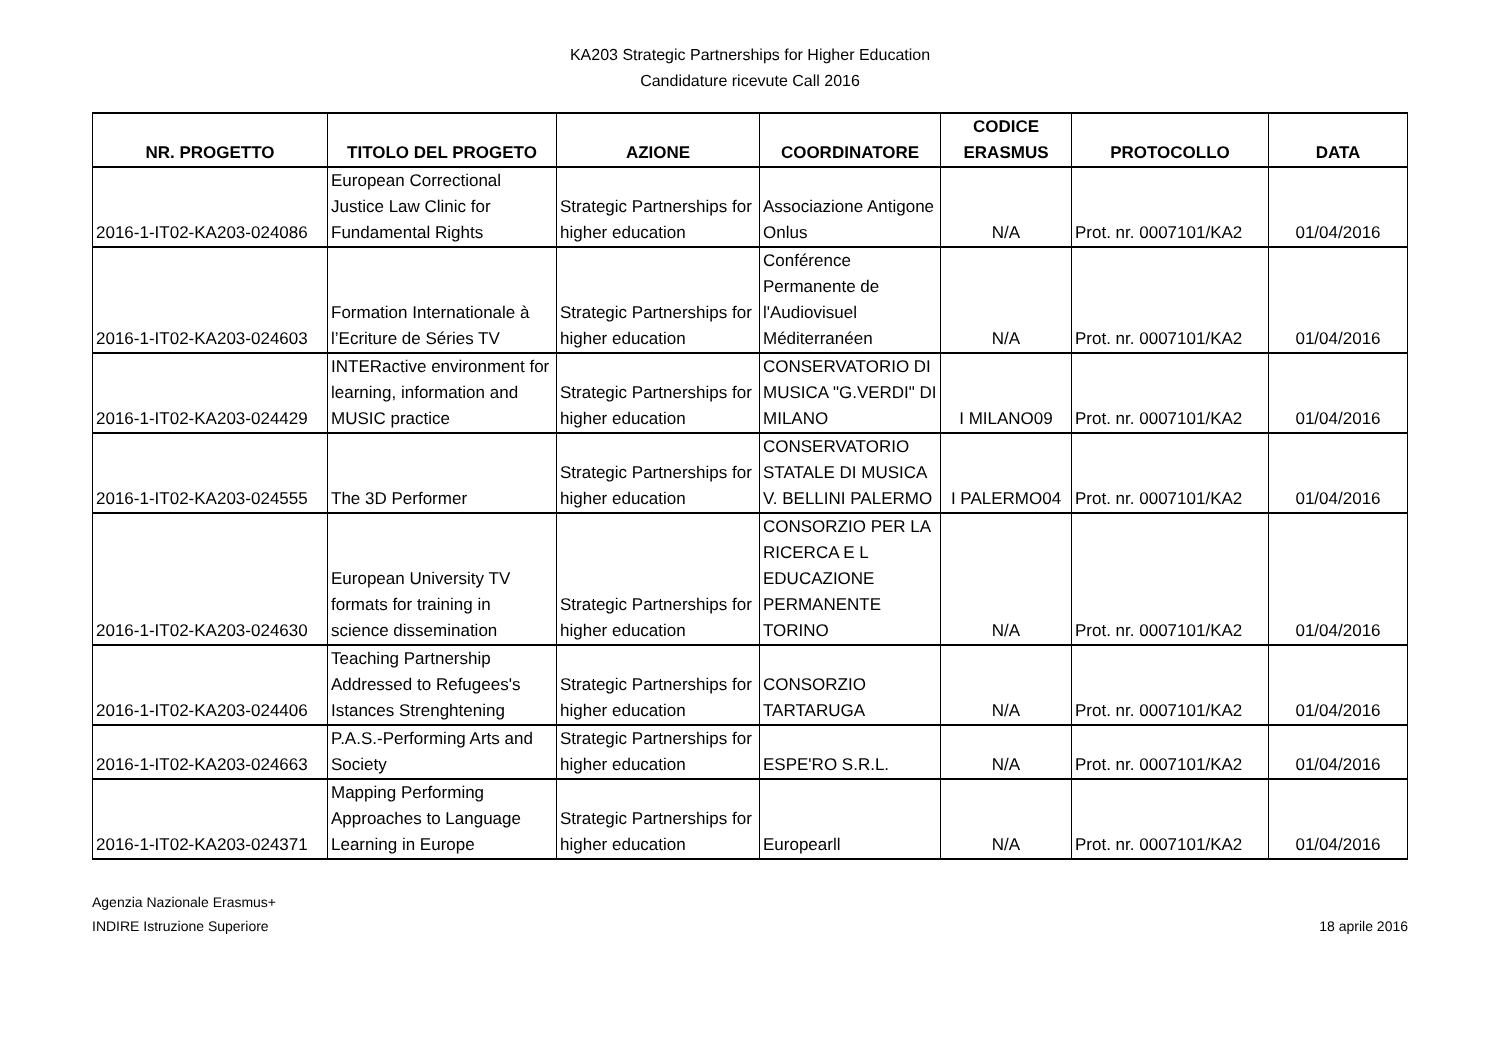KA203 Strategic Partnerships for Higher Education
Candidature ricevute Call 2016
| NR. PROGETTO | TITOLO DEL PROGETO | AZIONE | COORDINATORE | CODICE ERASMUS | PROTOCOLLO | DATA |
| --- | --- | --- | --- | --- | --- | --- |
| 2016-1-IT02-KA203-024086 | European Correctional Justice Law Clinic for Fundamental Rights | Strategic Partnerships for higher education | Associazione Antigone Onlus | N/A | Prot. nr. 0007101/KA2 | 01/04/2016 |
| 2016-1-IT02-KA203-024603 | Formation Internationale à l’Ecriture de Séries TV | Strategic Partnerships for higher education | Conférence Permanente de l'Audiovisuel Méditerranéen | N/A | Prot. nr. 0007101/KA2 | 01/04/2016 |
| 2016-1-IT02-KA203-024429 | INTERactive environment for learning, information and MUSIC practice | Strategic Partnerships for higher education | CONSERVATORIO DI MUSICA "G.VERDI" DI MILANO | I MILANO09 | Prot. nr. 0007101/KA2 | 01/04/2016 |
| 2016-1-IT02-KA203-024555 | The 3D Performer | Strategic Partnerships for higher education | CONSERVATORIO STATALE DI MUSICA V. BELLINI PALERMO | I PALERMO04 | Prot. nr. 0007101/KA2 | 01/04/2016 |
| 2016-1-IT02-KA203-024630 | European University TV formats for training in science dissemination | Strategic Partnerships for higher education | CONSORZIO PER LA RICERCA E L EDUCAZIONE PERMANENTE TORINO | N/A | Prot. nr. 0007101/KA2 | 01/04/2016 |
| 2016-1-IT02-KA203-024406 | Teaching Partnership Addressed to Refugees's Istances Strenghtening | Strategic Partnerships for higher education | CONSORZIO TARTARUGA | N/A | Prot. nr. 0007101/KA2 | 01/04/2016 |
| 2016-1-IT02-KA203-024663 | P.A.S.-Performing Arts and Society | Strategic Partnerships for higher education | ESPE'RO S.R.L. | N/A | Prot. nr. 0007101/KA2 | 01/04/2016 |
| 2016-1-IT02-KA203-024371 | Mapping Performing Approaches to Language Learning in Europe | Strategic Partnerships for higher education | Europearll | N/A | Prot. nr. 0007101/KA2 | 01/04/2016 |
Agenzia Nazionale Erasmus+
INDIRE Istruzione Superiore
18 aprile 2016